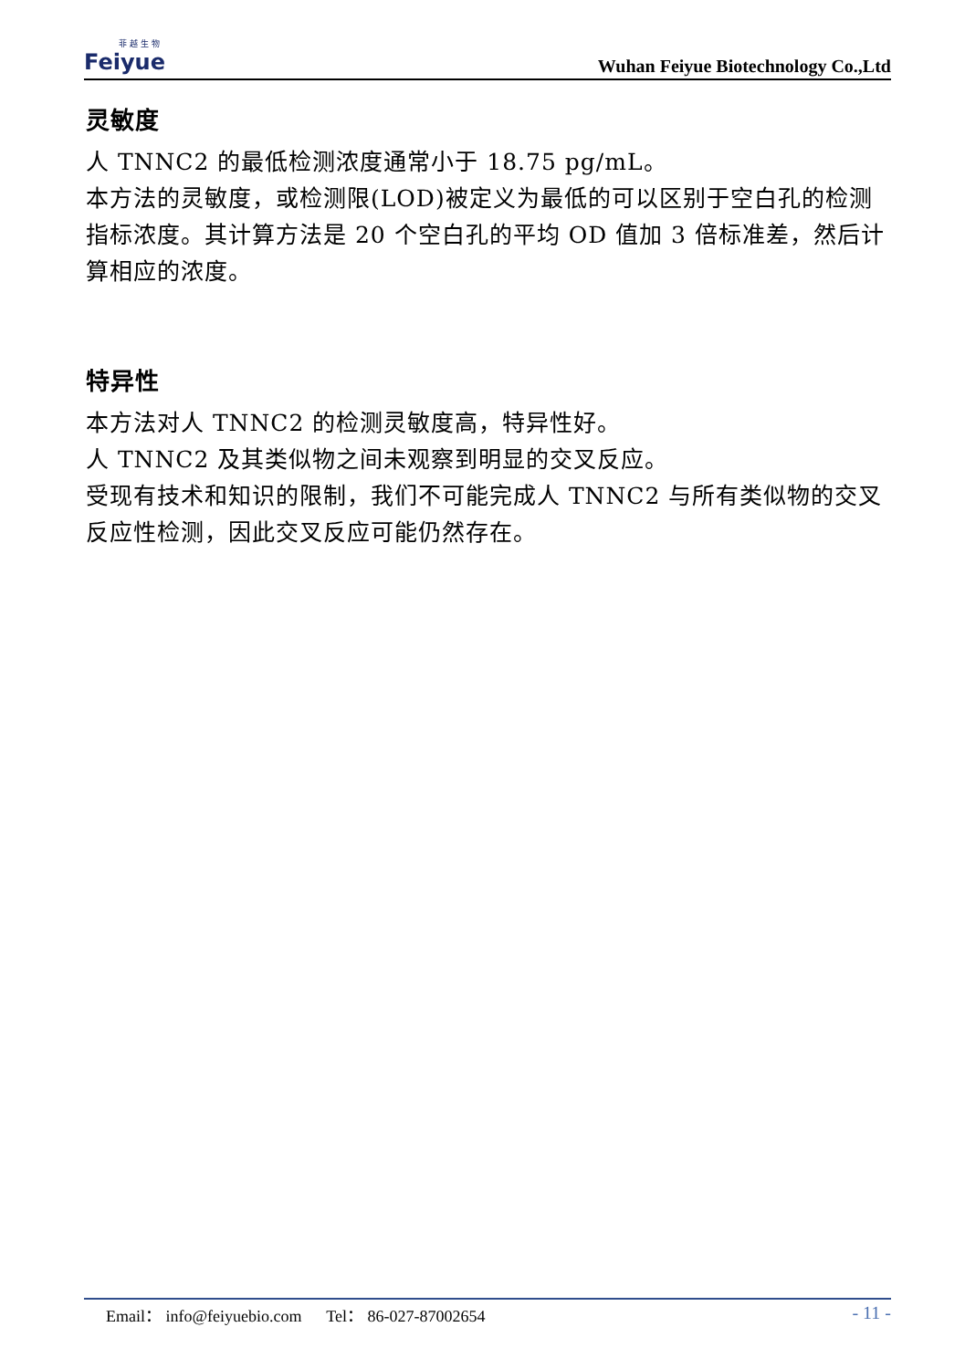菲 越 生 物
Feiyue
Wuhan Feiyue Biotechnology Co.,Ltd
灵敏度
人 TNNC2 的最低检测浓度通常小于 18.75 pg/mL。
本方法的灵敏度，或检测限(LOD)被定义为最低的可以区别于空白孔的检测指标浓度。其计算方法是 20 个空白孔的平均 OD 值加 3 倍标准差，然后计算相应的浓度。
特异性
本方法对人 TNNC2 的检测灵敏度高，特异性好。
人 TNNC2 及其类似物之间未观察到明显的交叉反应。
受现有技术和知识的限制，我们不可能完成人 TNNC2 与所有类似物的交叉反应性检测，因此交叉反应可能仍然存在。
Email： info@feiyuebio.com Tel： 86-027-87002654 - 11 -